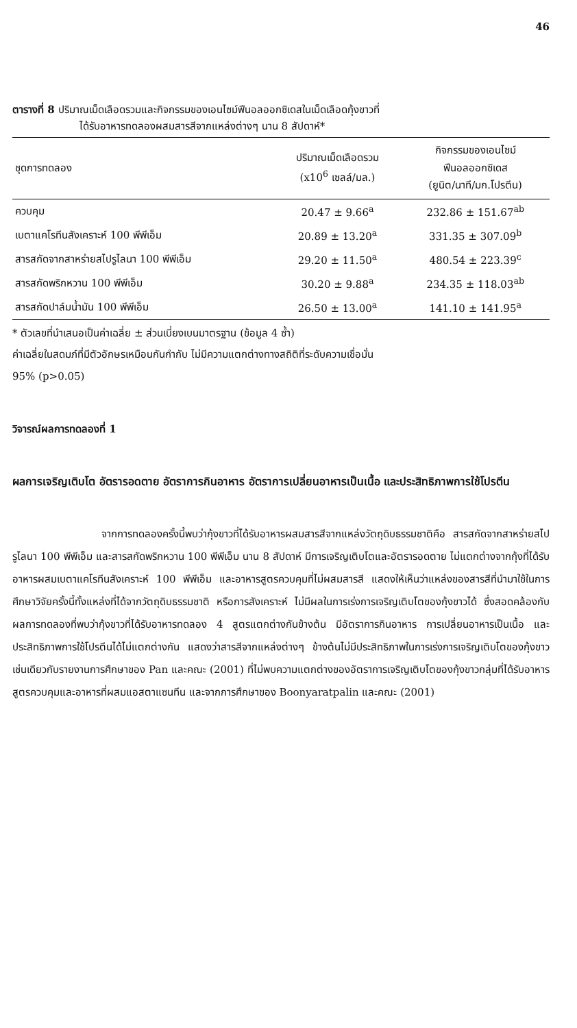46
ตารางที่ 8 ปริมาณเม็ดเลือดรวมและกิจกรรมของเอนไซม์ฟีนอลออกซิเดสในเม็ดเลือดกุ้งขาวที่
ได้รับอาหารทดลองผสมสารสีจากแหล่งต่างๆ นาน 8 สัปดาห์*
| ชุดการทดลอง | ปริมาณเม็ดเลือดรวม (x10<sup>6</sup> เซลล์/มล.) | กิจกรรมของเอนไซม์ ฟีนอลออกซิเดส (ยูนิต/นาที/มก.โปรตีน) |
| --- | --- | --- |
| ควบคุม | 20.47 ± 9.66<sup>a</sup> | 232.86 ± 151.67<sup>ab</sup> |
| เบตาแคโรทีนสังเคราะห์ 100 พีพีเอ็ม | 20.89 ± 13.20<sup>a</sup> | 331.35 ± 307.09<sup>b</sup> |
| สารสกัดจากสาหร่ายสไปรูไลนา 100 พีพีเอ็ม | 29.20 ± 11.50<sup>a</sup> | 480.54 ± 223.39<sup>c</sup> |
| สารสกัดพริกหวาน 100 พีพีเอ็ม | 30.20 ± 9.88<sup>a</sup> | 234.35 ± 118.03<sup>ab</sup> |
| สารสกัดปาล์มน้ำมัน 100 พีพีเอ็ม | 26.50 ± 13.00<sup>a</sup> | 141.10 ± 141.95<sup>a</sup> |
* ตัวเลขที่นำเสนอเป็นค่าเฉลี่ย ± ส่วนเบี่ยงเบนมาตรฐาน (ข้อมูล 4 ซ้ำ)
ค่าเฉลี่ยในสดมภ์ที่มีตัวอักษรเหมือนกันกำกับ ไม่มีความแตกต่างทางสถิติที่ระดับความเชื่อมั่น
95% (p>0.05)
วิจารณ์ผลการทดลองที่ 1
ผลการเจริญเติบโต อัตรารอดตาย อัตราการกินอาหาร อัตราการเปลี่ยนอาหารเป็นเนื้อ และประสิทธิภาพการใช้โปรตีน
จากการทดลองครั้งนี้พบว่ากุ้งขาวที่ได้รับอาหารผสมสารสีจากแหล่งวัตถุดิบธรรมชาติคือ สารสกัดจากสาหร่ายสไปรูไลนา 100 พีพีเอ็ม และสารสกัดพริกหวาน 100 พีพีเอ็ม นาน 8 สัปดาห์ มีการเจริญเติบโตและอัตรารอดตาย ไม่แตกต่างจากกุ้งที่ได้รับอาหารผสมเบตาแคโรทีนสังเคราะห์ 100 พีพีเอ็ม และอาหารสูตรควบคุมที่ไม่ผสมสารสี แสดงให้เห็นว่าแหล่งของสารสีที่นำมาใช้ในการศึกษาวิจัยครั้งนี้ทั้งแหล่งที่ได้จากวัตถุดิบธรรมชาติ หรือการสังเคราะห์ ไม่มีผลในการเร่งการเจริญเติบโตของกุ้งขาวได้ ซึ่งสอดคล้องกับผลการทดลองที่พบว่ากุ้งขาวที่ได้รับอาหารทดลอง 4 สูตรแตกต่างกันข้างต้น มีอัตราการกินอาหาร การเปลี่ยนอาหารเป็นเนื้อ และประสิทธิภาพการใช้โปรตีนได้ไม่แตกต่างกัน แสดงว่าสารสีจากแหล่งต่างๆ ข้างต้นไม่มีประสิทธิภาพในการเร่งการเจริญเติบโตของกุ้งขาว เช่นเดียวกับรายงานการศึกษาของ Pan และคณะ (2001) ที่ไม่พบความแตกต่างของอัตราการเจริญเติบโตของกุ้งขาวกลุ่มที่ได้รับอาหารสูตรควบคุมและอาหารที่ผสมแอสตาแซนทีน และจากการศึกษาของ Boonyaratpalin และคณะ (2001)